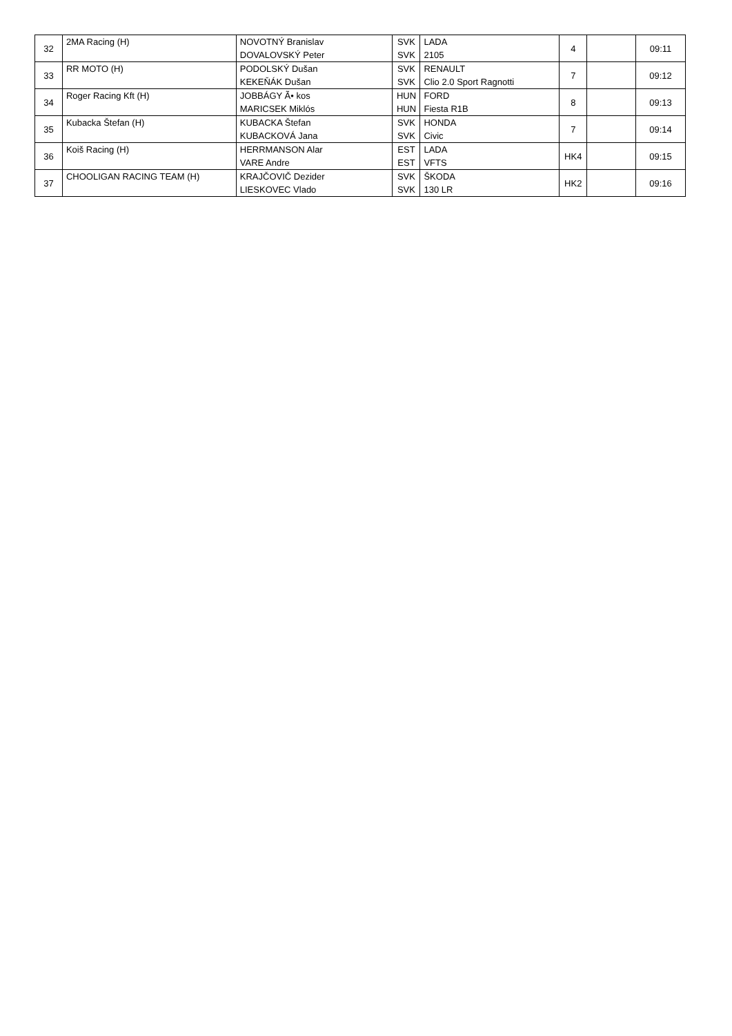| 32 | 2MA Racing (H) | NOVOTNÝ Branislav | SVK | LADA | 4 | | 09:11 |
| | | DOVALOVSKÝ Peter | SVK | 2105 | | | |
| 33 | RR MOTO (H) | PODOLSKÝ Dušan | SVK | RENAULT | 7 | | 09:12 |
| | | KEKEŇÁK Dušan | SVK | Clio 2.0 Sport Ragnotti | | | |
| 34 | Roger Racing Kft (H) | JOBBÁGY Ã• kos | HUN | FORD | 8 | | 09:13 |
| | | MARICSEK Miklós | HUN | Fiesta R1B | | | |
| 35 | Kubacka Štefan (H) | KUBACKA Štefan | SVK | HONDA | 7 | | 09:14 |
| | | KUBACKOVÁ Jana | SVK | Civic | | | |
| 36 | Koiš Racing (H) | HERRMANSON Alar | EST | LADA | HK4 | | 09:15 |
| | | VARE Andre | EST | VFTS | | | |
| 37 | CHOOLIGAN RACING TEAM (H) | KRAJČOVIČ Dezider | SVK | ŠKODA | HK2 | | 09:16 |
| | | LIESKOVEC Vlado | SVK | 130 LR | | | |